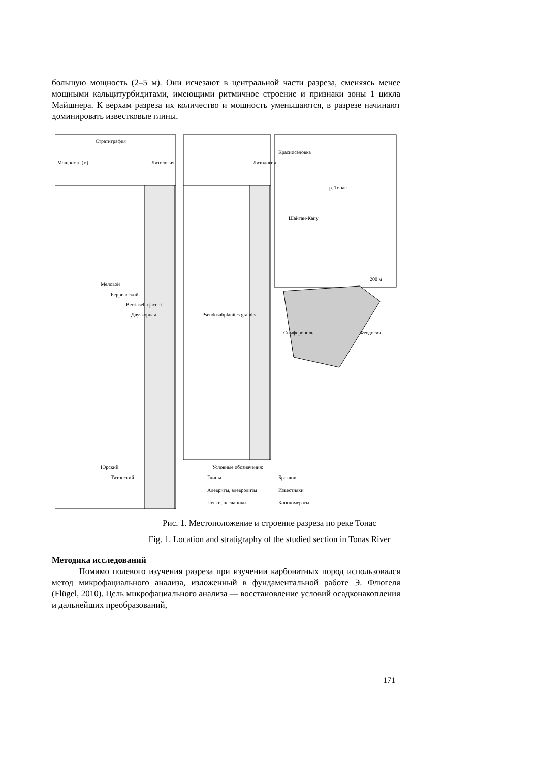большую мощность (2–5 м). Они исчезают в центральной части разреза, сменяясь менее мощными кальцитурбидитами, имеющими ритмичное строение и признаки зоны 1 цикла Майшнера. К верхам разреза их количество и мощность уменьшаются, в разрезе начинают доминировать известковые глины.
Мощность (м)
Стратиграфия
Литология
Литология
Меловой
Берриасский
Berriasella jacobi
Двуякорная
Юрский
Титонский
Pseudosubplanites grandis
Красносёловка
Шайтан-Капу
р. Тонас
Симферополь
Феодосия
200 м
Условные обозначения:
Глины
Брекчии
Алевриты, алевролиты
Известняки
Пески, песчаники
Конгломераты
Рис. 1. Местоположение и строение разреза по реке Тонас
Fig. 1. Location and stratigraphy of the studied section in Tonas River
Методика исследований
Помимо полевого изучения разреза при изучении карбонатных пород использовался метод микрофациального анализа, изложенный в фундаментальной работе Э. Флюгеля (Flügel, 2010). Цель микрофациального анализа — восстановление условий осадконакопления и дальнейших преобразований,
171